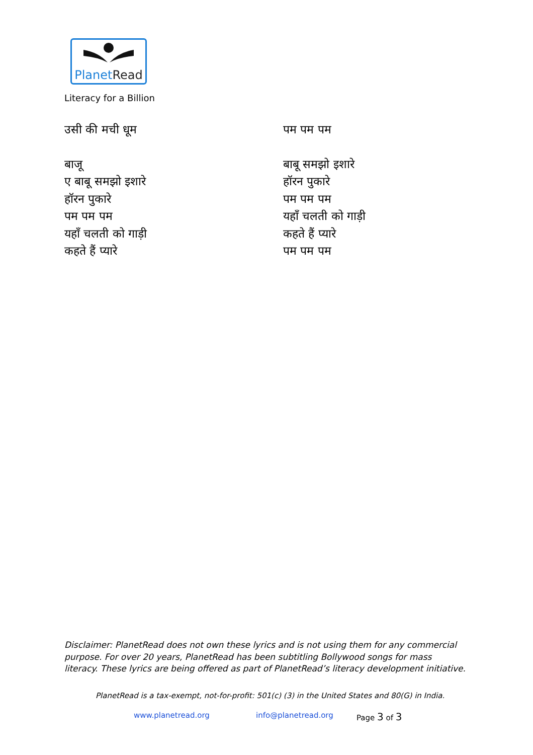PlanetRead
Literacy for a Billion
उसी की मची धूम
बाजू
ए बाबू समझो इशारे
हॉरन पुकारे
पम पम पम
यहाँ चलती को गाड़ी
कहते हैं प्यारे
पम पम पम
बाबू समझो इशारे
हॉरन पुकारे
पम पम पम
यहाँ चलती को गाड़ी
कहते हैं प्यारे
पम पम पम
Disclaimer: PlanetRead does not own these lyrics and is not using them for any commercial purpose. For over 20 years, PlanetRead has been subtitling Bollywood songs for mass literacy. These lyrics are being offered as part of PlanetRead’s literacy development initiative.
PlanetRead is a tax-exempt, not-for-profit: 501(c) (3) in the United States and 80(G) in India.
www.planetread.org info@planetread.org Page 3 of 3